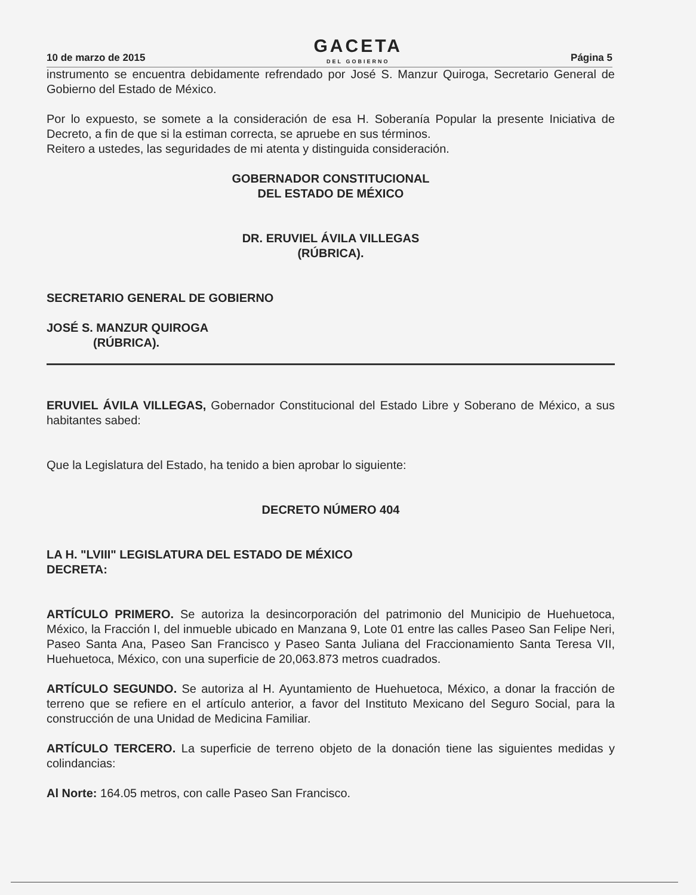10 de marzo de 2015
GACETA
DEL GOBIERNO
Página 5
instrumento se encuentra debidamente refrendado por José S. Manzur Quiroga, Secretario General de Gobierno del Estado de México.
Por lo expuesto, se somete a la consideración de esa H. Soberanía Popular la presente Iniciativa de Decreto, a fin de que si la estiman correcta, se apruebe en sus términos.
Reitero a ustedes, las seguridades de mi atenta y distinguida consideración.
GOBERNADOR CONSTITUCIONAL
DEL ESTADO DE MÉXICO
DR. ERUVIEL ÁVILA VILLEGAS
(RÚBRICA).
SECRETARIO GENERAL DE GOBIERNO
JOSÉ S. MANZUR QUIROGA
(RÚBRICA).
ERUVIEL ÁVILA VILLEGAS, Gobernador Constitucional del Estado Libre y Soberano de México, a sus habitantes sabed:
Que la Legislatura del Estado, ha tenido a bien aprobar lo siguiente:
DECRETO NÚMERO 404
LA H. "LVIII" LEGISLATURA DEL ESTADO DE MÉXICO
DECRETA:
ARTÍCULO PRIMERO. Se autoriza la desincorporación del patrimonio del Municipio de Huehuetoca, México, la Fracción I, del inmueble ubicado en Manzana 9, Lote 01 entre las calles Paseo San Felipe Neri, Paseo Santa Ana, Paseo San Francisco y Paseo Santa Juliana del Fraccionamiento Santa Teresa VII, Huehuetoca, México, con una superficie de 20,063.873 metros cuadrados.
ARTÍCULO SEGUNDO. Se autoriza al H. Ayuntamiento de Huehuetoca, México, a donar la fracción de terreno que se refiere en el artículo anterior, a favor del Instituto Mexicano del Seguro Social, para la construcción de una Unidad de Medicina Familiar.
ARTÍCULO TERCERO. La superficie de terreno objeto de la donación tiene las siguientes medidas y colindancias:
Al Norte: 164.05 metros, con calle Paseo San Francisco.